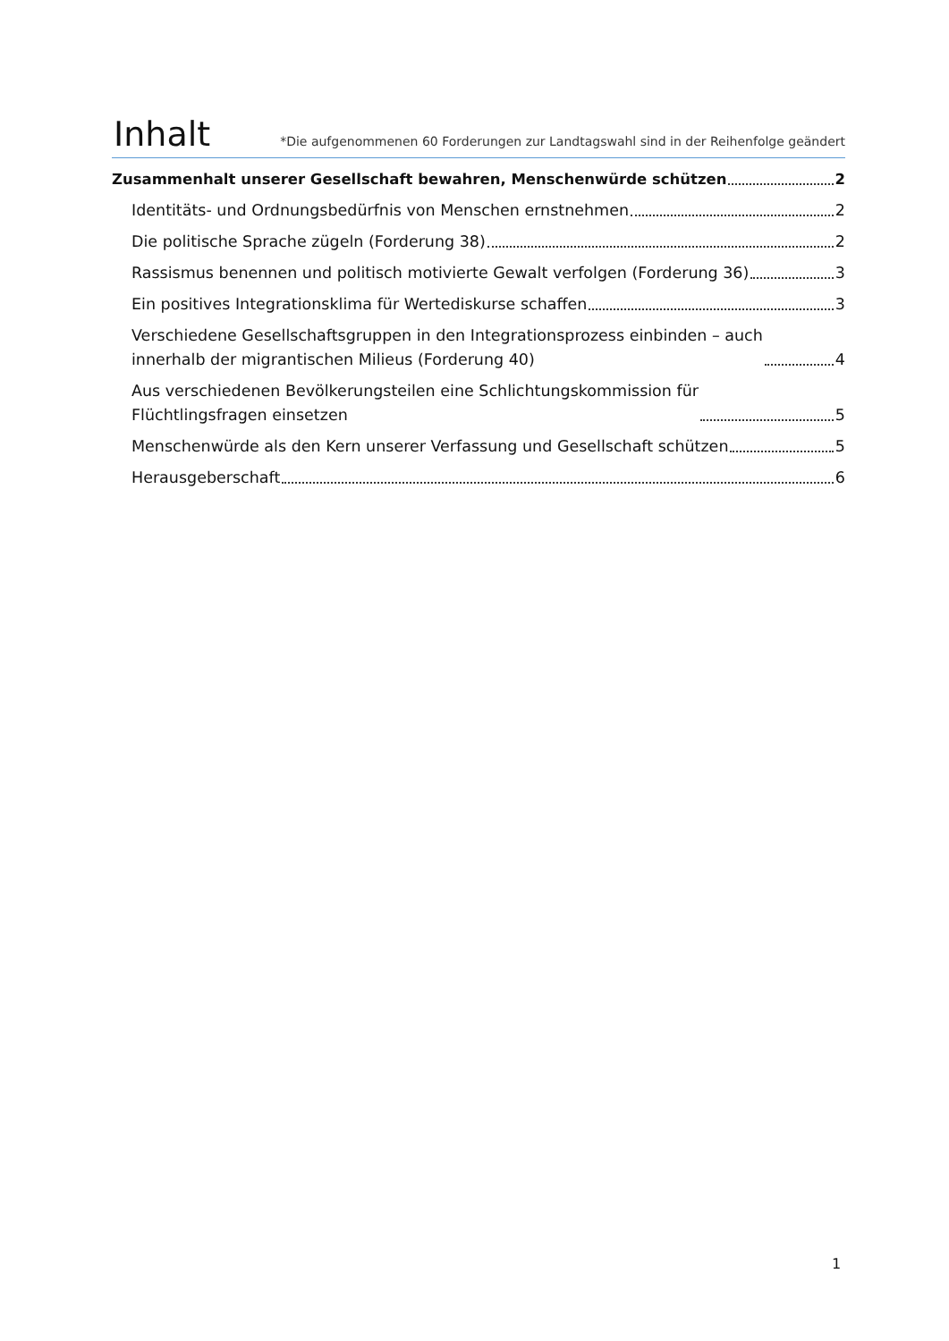Inhalt
*Die aufgenommenen 60 Forderungen zur Landtagswahl sind in der Reihenfolge geändert
Zusammenhalt unserer Gesellschaft bewahren, Menschenwürde schützen 2
Identitäts- und Ordnungsbedürfnis von Menschen ernstnehmen 2
Die politische Sprache zügeln (Forderung 38) 2
Rassismus benennen und politisch motivierte Gewalt verfolgen (Forderung 36) 3
Ein positives Integrationsklima für Wertediskurse schaffen 3
Verschiedene Gesellschaftsgruppen in den Integrationsprozess einbinden – auch
innerhalb der migrantischen Milieus (Forderung 40) 4
Aus verschiedenen Bevölkerungsteilen eine Schlichtungskommission für
Flüchtlingsfragen einsetzen 5
Menschenwürde als den Kern unserer Verfassung und Gesellschaft schützen 5
Herausgeberschaft 6
1